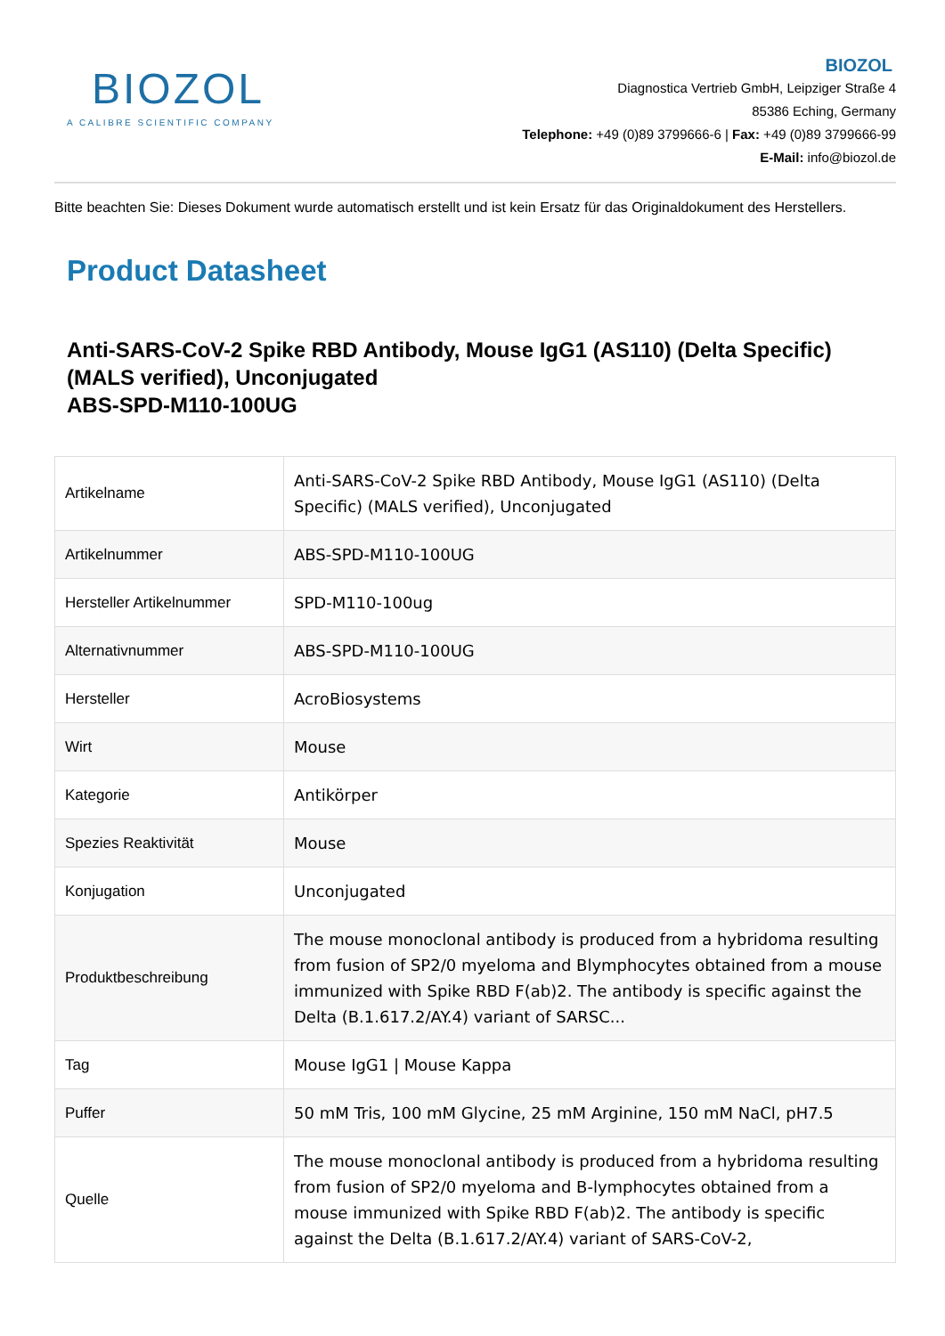BIOZOL
A CALIBRE SCIENTIFIC COMPANY
BIOZOL
Diagnostica Vertrieb GmbH, Leipziger Straße 4
85386 Eching, Germany
Telephone: +49 (0)89 3799666-6 | Fax: +49 (0)89 3799666-99
E-Mail: info@biozol.de
Bitte beachten Sie: Dieses Dokument wurde automatisch erstellt und ist kein Ersatz für das Originaldokument des Herstellers.
Product Datasheet
Anti-SARS-CoV-2 Spike RBD Antibody, Mouse IgG1 (AS110) (Delta Specific) (MALS verified), Unconjugated
ABS-SPD-M110-100UG
| Artikelname | Anti-SARS-CoV-2 Spike RBD Antibody, Mouse IgG1 (AS110) (Delta Specific) (MALS verified), Unconjugated |
| Artikelnummer | ABS-SPD-M110-100UG |
| Hersteller Artikelnummer | SPD-M110-100ug |
| Alternativnummer | ABS-SPD-M110-100UG |
| Hersteller | AcroBiosystems |
| Wirt | Mouse |
| Kategorie | Antikörper |
| Spezies Reaktivität | Mouse |
| Konjugation | Unconjugated |
| Produktbeschreibung | The mouse monoclonal antibody is produced from a hybridoma resulting from fusion of SP2/0 myeloma and Blymphocytes obtained from a mouse immunized with Spike RBD F(ab)2. The antibody is specific against the Delta (B.1.617.2/AY.4) variant of SARSC... |
| Tag | Mouse IgG1 / Mouse Kappa |
| Puffer | 50 mM Tris, 100 mM Glycine, 25 mM Arginine, 150 mM NaCl, pH7.5 |
| Quelle | The mouse monoclonal antibody is produced from a hybridoma resulting from fusion of SP2/0 myeloma and B-lymphocytes obtained from a mouse immunized with Spike RBD F(ab)2. The antibody is specific against the Delta (B.1.617.2/AY.4) variant of SARS-CoV-2, |